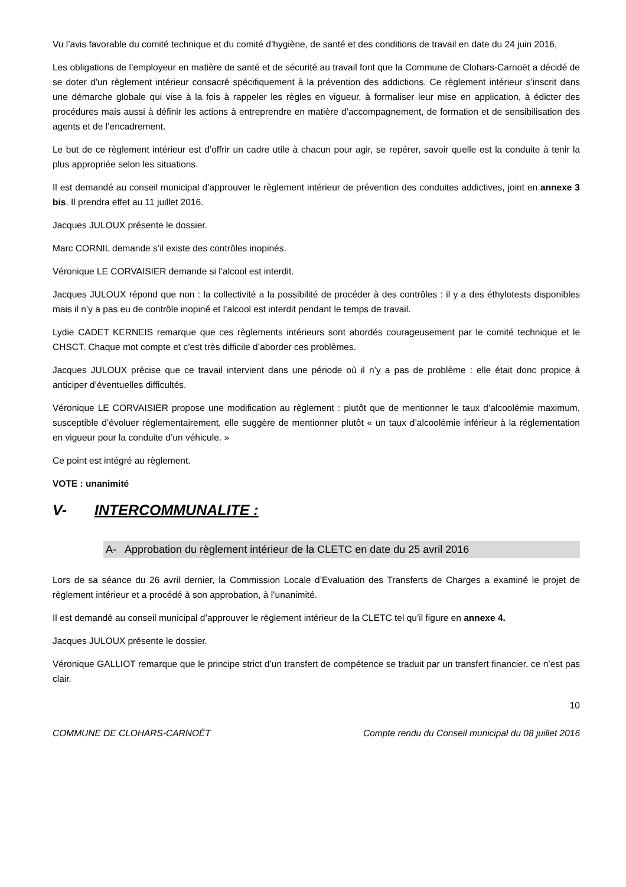Vu l’avis favorable du comité technique et du comité d’hygiène, de santé et des conditions de travail en date du 24 juin 2016,
Les obligations de l’employeur en matière de santé et de sécurité au travail font que la Commune de Clohars-Carnoët a décidé de se doter d’un règlement intérieur consacré spécifiquement à la prévention des addictions. Ce règlement intérieur s’inscrit dans une démarche globale qui vise à la fois à rappeler les règles en vigueur, à formaliser leur mise en application, à édicter des procédures mais aussi à définir les actions à entreprendre en matière d’accompagnement, de formation et de sensibilisation des agents et de l’encadrement.
Le but de ce règlement intérieur est d’offrir un cadre utile à chacun pour agir, se repérer, savoir quelle est la conduite à tenir la plus appropriée selon les situations.
Il est demandé au conseil municipal d’approuver le règlement intérieur de prévention des conduites addictives, joint en annexe 3 bis. Il prendra effet au 11 juillet 2016.
Jacques JULOUX présente le dossier.
Marc CORNIL demande s’il existe des contrôles inopinés.
Véronique LE CORVAISIER demande si l’alcool est interdit.
Jacques JULOUX répond que non : la collectivité a la possibilité de procéder à des contrôles : il y a des éthylotests disponibles mais il n’y a pas eu de contrôle inopiné et l’alcool est interdit pendant le temps de travail.
Lydie CADET KERNEIS remarque que ces règlements intérieurs sont abordés courageusement par le comité technique et le CHSCT. Chaque mot compte et c’est très difficile d’aborder ces problèmes.
Jacques JULOUX précise que ce travail intervient dans une période où il n’y a pas de problème : elle était donc propice à anticiper d’éventuelles difficultés.
Véronique LE CORVAISIER propose une modification au règlement : plutôt que de mentionner le taux d’alcoolémie maximum, susceptible d’évoluer réglementairement, elle suggère de mentionner plutôt « un taux d’alcoolémie inférieur à la réglementation en vigueur pour la conduite d’un véhicule. »
Ce point est intégré au règlement.
VOTE : unanimité
V- INTERCOMMUNALITE :
A- Approbation du règlement intérieur de la CLETC en date du 25 avril 2016
Lors de sa séance du 26 avril dernier, la Commission Locale d’Evaluation des Transferts de Charges a examiné le projet de règlement intérieur et a procédé à son approbation, à l’unanimité.
Il est demandé au conseil municipal d’approuver le règlement intérieur de la CLETC tel qu’il figure en annexe 4.
Jacques JULOUX présente le dossier.
Véronique GALLIOT remarque que le principe strict d’un transfert de compétence se traduit par un transfert financier, ce n’est pas clair.
10
COMMUNE DE CLOHARS-CARNOËT Compte rendu du Conseil municipal du 08 juillet 2016